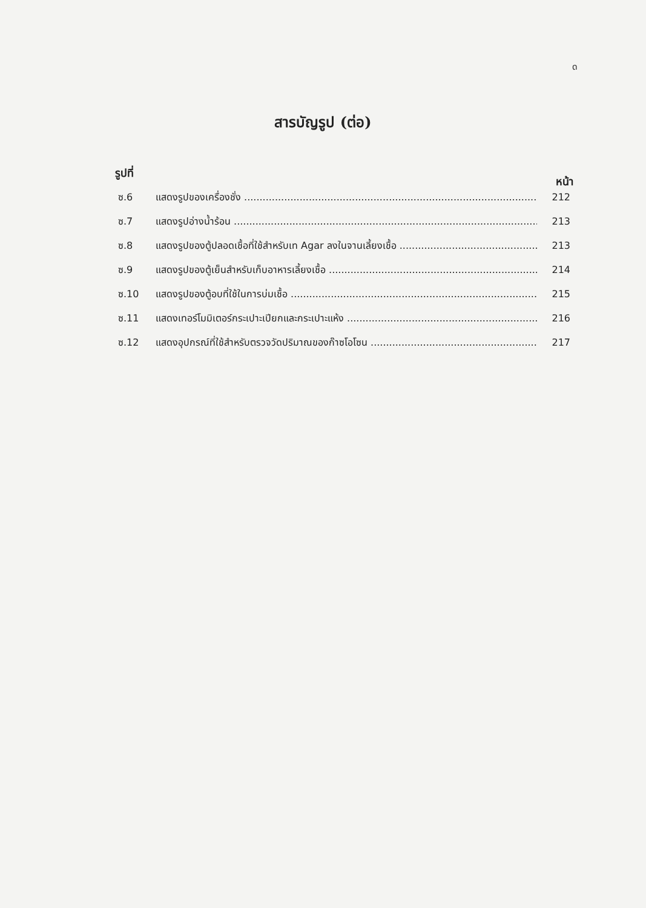ด
สารบัญรูป (ต่อ)
รูปที่ หน้า
ซ.6 แสดงรูปของเครื่องชั่ง 212
ซ.7 แสดงรูปอ่างน้ำร้อน 213
ซ.8 แสดงรูปของตู้ปลอดเชื้อที่ใช้สำหรับเท Agar ลงในจานเลี้ยงเชื้อ 213
ซ.9 แสดงรูปของตู้เย็นสำหรับเก็บอาหารเลี้ยงเชื้อ 214
ซ.10 แสดงรูปของตู้อบที่ใช้ในการบ่มเชื้อ 215
ซ.11 แสดงเทอร์โมมิเตอร์กระเปาะเปียกและกระเปาะแห้ง 216
ซ.12 แสดงอุปกรณ์ที่ใช้สำหรับตรวจวัดปริมาณของก๊าซโอโซน 217